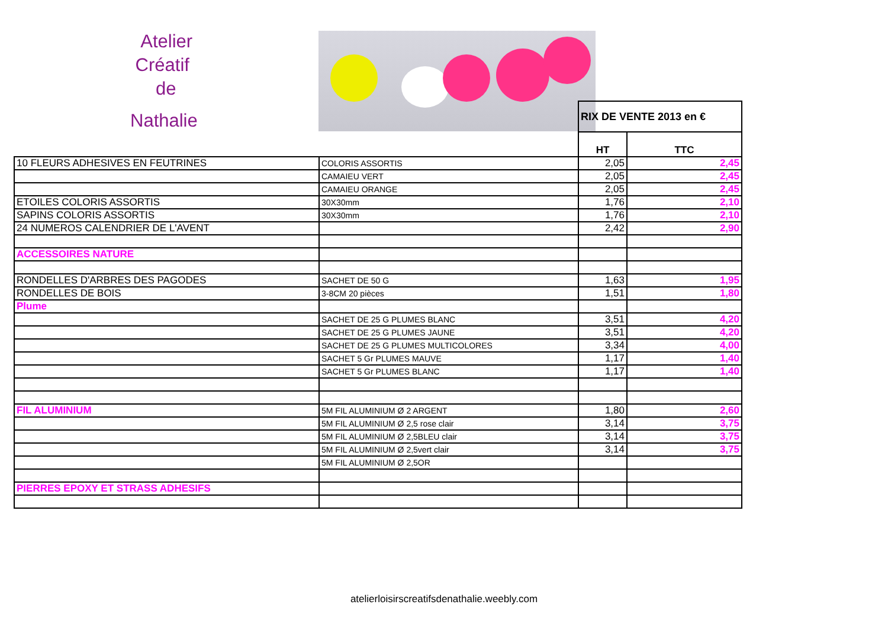Atelier
Créatif
de
Nathalie
| | | RIX DE VENTE 2013 en € | |
| | | HT | TTC |
| 10 FLEURS ADHESIVES EN FEUTRINES | COLORIS ASSORTIS | 2,05 | 2,45 |
| | CAMAIEU VERT | 2,05 | 2,45 |
| | CAMAIEU ORANGE | 2,05 | 2,45 |
| ETOILES COLORIS ASSORTIS | 30X30mm | 1,76 | 2,10 |
| SAPINS COLORIS ASSORTIS | 30X30mm | 1,76 | 2,10 |
| 24 NUMEROS CALENDRIER DE L'AVENT | | 2,42 | 2,90 |
| ACCESSOIRES NATURE | | | |
| RONDELLES D'ARBRES DES PAGODES | SACHET DE 50 G | 1,63 | 1,95 |
| RONDELLES DE BOIS | 3-8CM 20 pièces | 1,51 | 1,80 |
| Plume | | | |
| | SACHET DE 25 G PLUMES BLANC | 3,51 | 4,20 |
| | SACHET DE 25 G PLUMES JAUNE | 3,51 | 4,20 |
| | SACHET DE 25 G PLUMES MULTICOLORES | 3,34 | 4,00 |
| | SACHET 5 Gr PLUMES MAUVE | 1,17 | 1,40 |
| | SACHET 5 Gr PLUMES BLANC | 1,17 | 1,40 |
| FIL ALUMINIUM | 5M FIL ALUMINIUM Ø 2 ARGENT | 1,80 | 2,60 |
| | 5M FIL ALUMINIUM Ø 2,5 rose clair | 3,14 | 3,75 |
| | 5M FIL ALUMINIUM Ø 2,5BLEU clair | 3,14 | 3,75 |
| | 5M FIL ALUMINIUM Ø 2,5vert clair | 3,14 | 3,75 |
| | 5M FIL ALUMINIUM Ø 2,5OR | | |
| PIERRES EPOXY ET STRASS ADHESIFS | | | |
atelierloisirscreatifsdenathalie.weebly.com